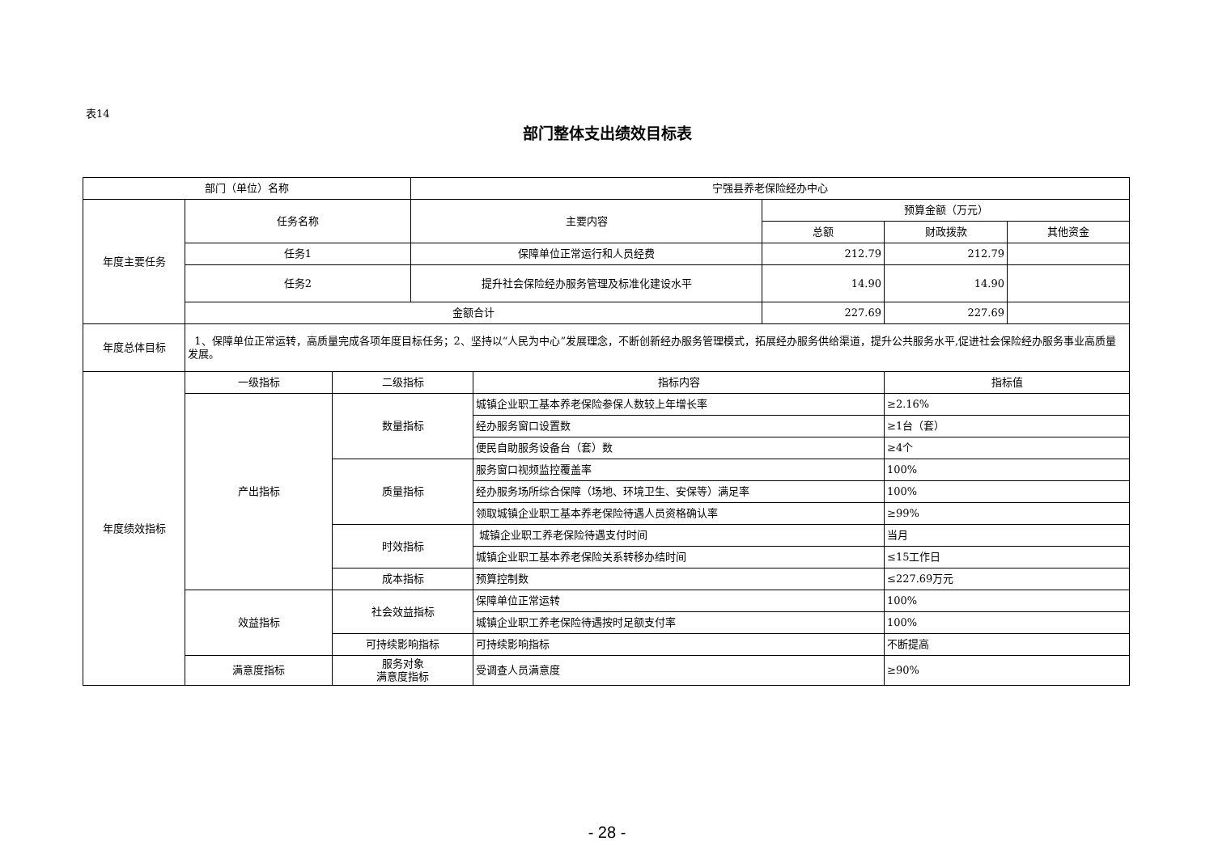表14
部门整体支出绩效目标表
| 部门（单位）名称 | | | 宁强县养老保险经办中心 | | | | |
| 年度主要任务 | 任务名称 | | 主要内容 | | 预算金额（万元） | | |
| | | | | | 总额 | 财政拨款 | 其他资金 |
| | 任务1 | | 保障单位正常运行和人员经费 | | 212.79 | 212.79 | |
| | 任务2 | | 提升社会保险经办服务管理及标准化建设水平 | | 14.90 | 14.90 | |
| | 金额合计 | | | | 227.69 | 227.69 | |
| 年度总体目标 | 1、保障单位正常运转，高质量完成各项年度目标任务；2、坚持以“人民为中心”发展理念，不断创新经办服务管理模式，拓展经办服务供给渠道，提升公共服务水平,促进社会保险经办服务事业高质量发展。 | | | | | | |
| 年度绩效指标 | 一级指标 | 二级指标 | | 指标内容 | | 指标值 | |
| | 产出指标 | 数量指标 | | 城镇企业职工基本养老保险参保人数较上年增长率 | | ≥2.16% | |
| | | | | 经办服务窗口设置数 | | ≥1台（套） | |
| | | | | 便民自助服务设备台（套）数 | | ≥4个 | |
| | | 质量指标 | | 服务窗口视频监控覆盖率 | | 100% | |
| | | | | 经办服务场所综合保障（场地、环境卫生、安保等）满足率 | | 100% | |
| | | | | 领取城镇企业职工基本养老保险待遇人员资格确认率 | | ≥99% | |
| | | 时效指标 | | 城镇企业职工养老保险待遇支付时间 | | 当月 | |
| | | | | 城镇企业职工基本养老保险关系转移办结时间 | | ≤15工作日 | |
| | | 成本指标 | | 预算控制数 | | ≤227.69万元 | |
| | 效益指标 | 社会效益指标 | | 保障单位正常运转 | | 100% | |
| | | | | 城镇企业职工养老保险待遇按时足额支付率 | | 100% | |
| | | 可持续影响指标 | | 可持续影响指标 | | 不断提高 | |
| | 满意度指标 | 服务对象 满意度指标 | | 受调查人员满意度 | | ≥90% | |
- 28 -